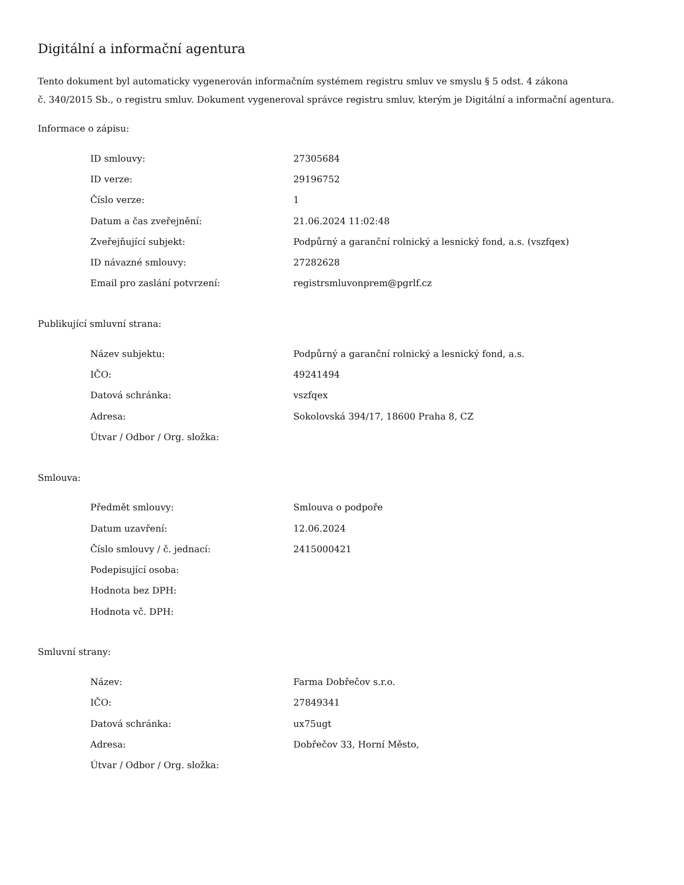Digitální a informační agentura
Tento dokument byl automaticky vygenerován informačním systémem registru smluv ve smyslu § 5 odst. 4 zákona
č. 340/2015 Sb., o registru smluv. Dokument vygeneroval správce registru smluv, kterým je Digitální a informační agentura.
Informace o zápisu:
| ID smlouvy: | 27305684 |
| ID verze: | 29196752 |
| Číslo verze: | 1 |
| Datum a čas zveřejnění: | 21.06.2024 11:02:48 |
| Zveřejňující subjekt: | Podpůrný a garanční rolnický a lesnický fond, a.s. (vszfqex) |
| ID návazné smlouvy: | 27282628 |
| Email pro zaslání potvrzení: | registrsmluvonprem@pgrlf.cz |
Publikující smluvní strana:
| Název subjektu: | Podpůrný a garanční rolnický a lesnický fond, a.s. |
| IČO: | 49241494 |
| Datová schránka: | vszfqex |
| Adresa: | Sokolovská 394/17, 18600 Praha 8, CZ |
| Útvar / Odbor / Org. složka: | |
Smlouva:
| Předmět smlouvy: | Smlouva o podpoře |
| Datum uzavření: | 12.06.2024 |
| Číslo smlouvy / č. jednací: | 2415000421 |
| Podepisující osoba: | |
| Hodnota bez DPH: | |
| Hodnota vč. DPH: | |
Smluvní strany:
| Název: | Farma Dobřečov s.r.o. |
| IČO: | 27849341 |
| Datová schránka: | ux75ugt |
| Adresa: | Dobřečov 33, Horní Město, |
| Útvar / Odbor / Org. složka: | |